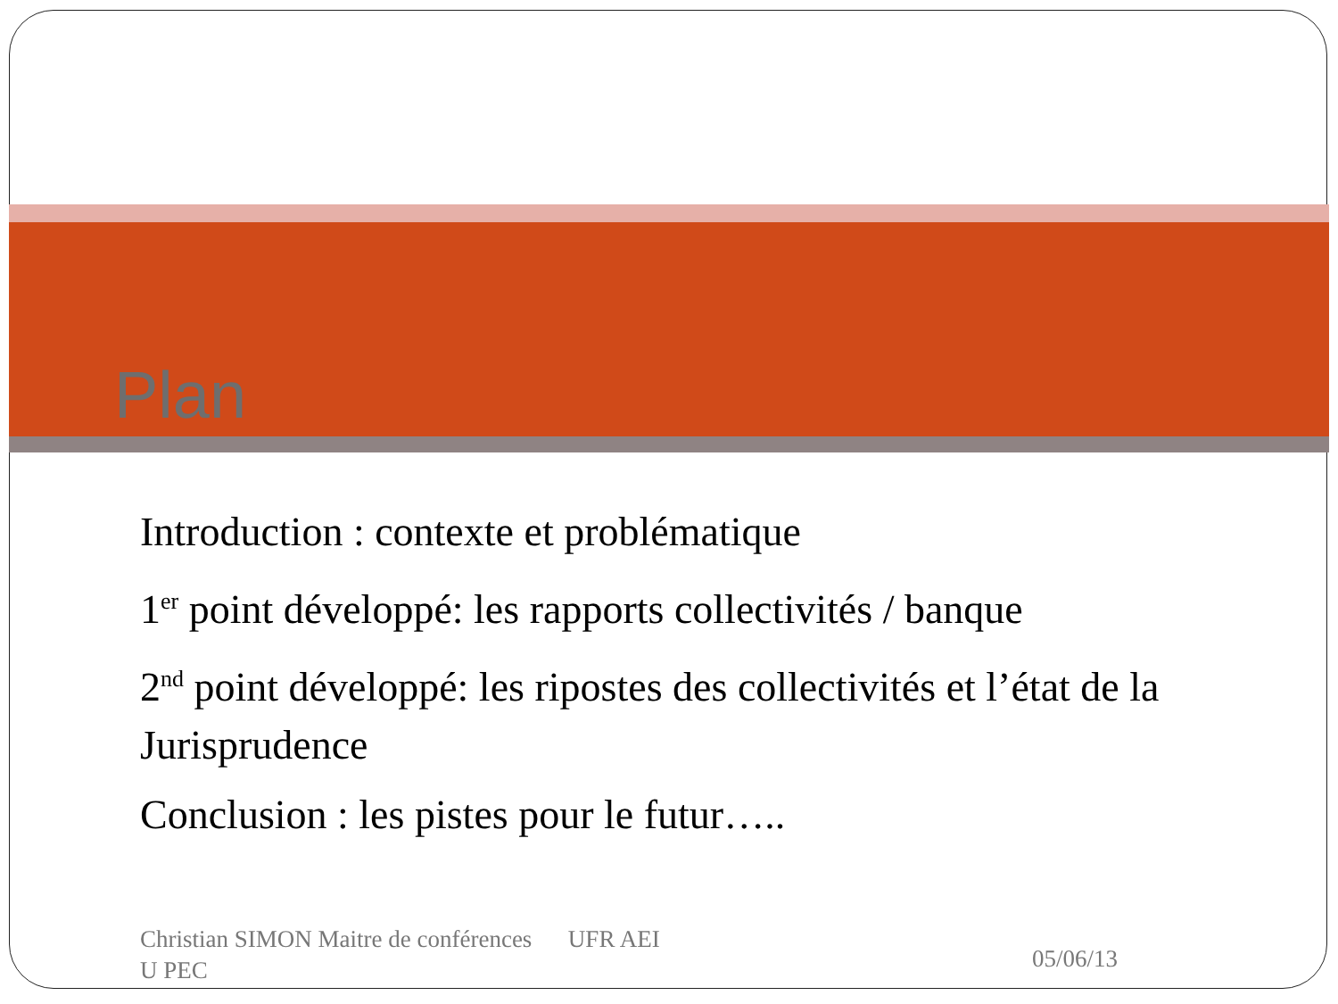Plan
Introduction : contexte et problématique
1<sup>er</sup> point développé: les rapports collectivités / banque
2<sup>nd</sup> point développé: les ripostes des collectivités et l’état de la Jurisprudence
Conclusion : les pistes pour le futur…..
Christian SIMON Maitre de conférences UFR AEI
U PEC
05/06/13